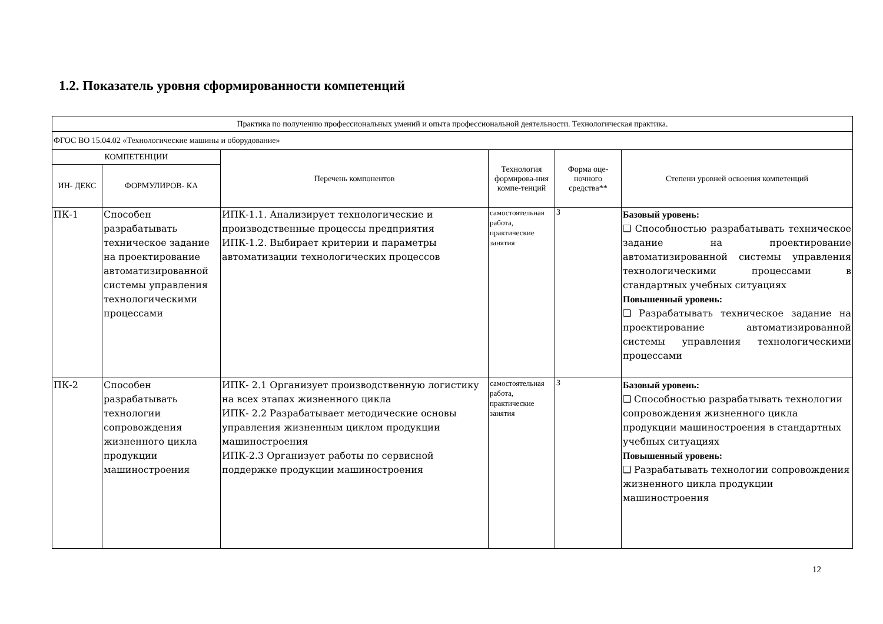1.2. Показатель уровня сформированности компетенций
| Практика по получению профессиональных умений и опыта профессиональной деятельности. Технологическая практика. | | | | | |
| ФГОС ВО 15.04.02 «Технологические машины и оборудование» | | | | | |
| КОМПЕТЕНЦИИ | | Перечень компонентов | Технология формирова-ния компе-тенций | Форма оце-ночного средства** | Степени уровней освоения компетенций |
| ИН- ДЕКС | ФОРМУЛИРОВ- КА | | | | |
| ПК-1 | Способен разрабатывать техническое задание на проектирование автоматизированной системы управления технологическими процессами | ИПК-1.1. Анализирует технологические и производственные процессы предприятия ИПК-1.2. Выбирает критерии и параметры автоматизации технологических процессов | самостоятельная работа, практические занятия | З | Базовый уровень: ❑ Способностью разрабатывать техническое задание на проектирование автоматизированной системы управления технологическими процессами в стандартных учебных ситуациях Повышенный уровень: ❑ Разрабатывать техническое задание на проектирование автоматизированной системы управления технологическими процессами |
| ПК-2 | Способен разрабатывать технологии сопровождения жизненного цикла продукции машиностроения | ИПК- 2.1 Организует производственную логистику на всех этапах жизненного цикла ИПК- 2.2 Разрабатывает методические основы управления жизненным циклом продукции машиностроения ИПК-2.3 Организует работы по сервисной поддержке продукции машиностроения | самостоятельная работа, практические занятия | З | Базовый уровень: ❑ Способностью разрабатывать технологии сопровождения жизненного цикла продукции машиностроения в стандартных учебных ситуациях Повышенный уровень: ❑ Разрабатывать технологии сопровождения жизненного цикла продукции машиностроения |
12